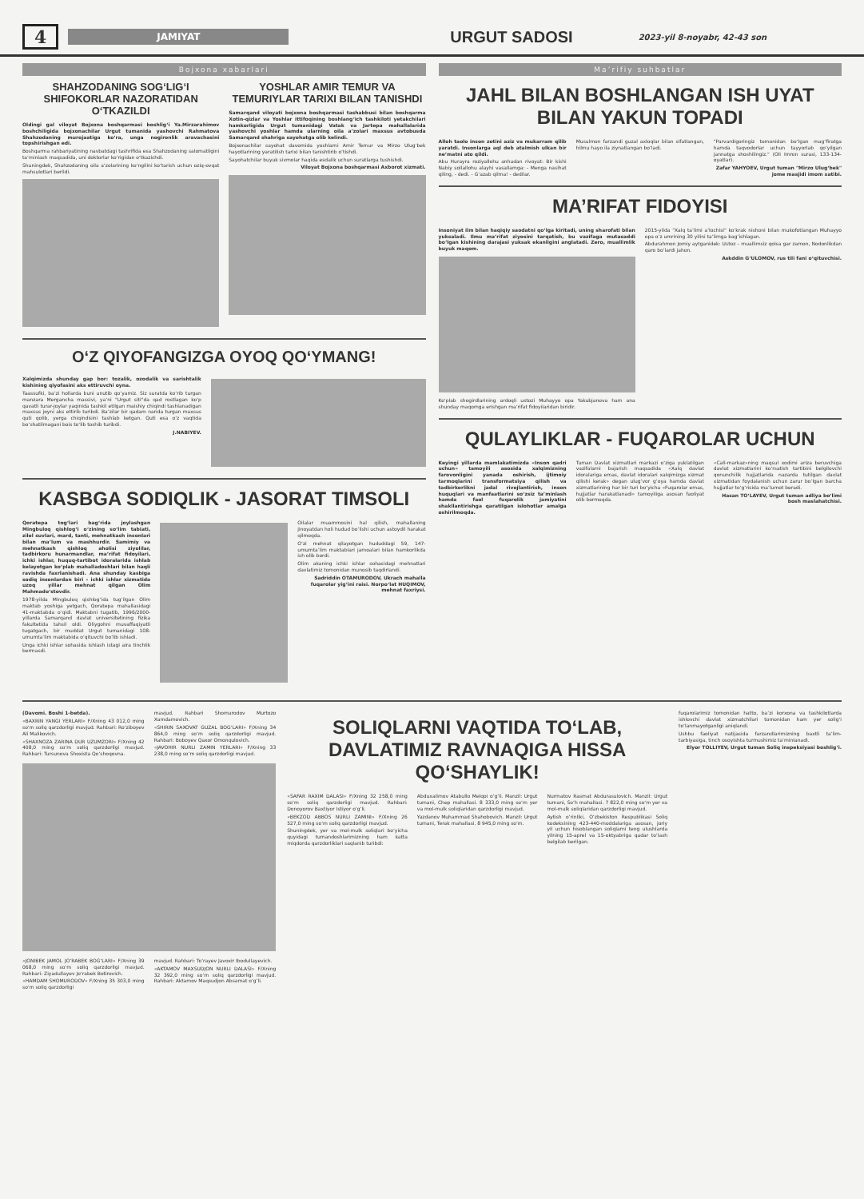4 JAMIYAT URGUT SADOSI 2023-yil 8-noyabr, 42-43 son
Bojxona xabarlari
SHAHZODANING SOG‘LIG‘I SHIFOKORLAR NAZORATIDAN O‘TKAZILDI
Oldingi gal viloyat Bojxona boshqarmasi boshlig‘i Ya.Mirzarahimov boshchiligida bojxonachilar Urgut tumanida yashovchi Rahmatova Shahzodaning murojaatiga ko‘ra, unga nogironlik aravachasini topshirishgan edi.
Boshqarma rahbariyatining navbatdagi tashrifida esa Shahzodaning salomatligini ta’minlash maqsadida, uni doktorlar ko‘rigidan o‘tkazishdi.
Shuningdek, Shahzodaning oila a’zolarining ko‘ngilini ko‘tarish uchun oziq-ovqat mahsulotlari berildi.
YOSHLAR AMIR TEMUR VA TEMURIYLAR TARIXI BILAN TANISHDI
Samarqand viloyati bojxona boshqarmasi tashabbusi bilan boshqarma Xotin-qizlar va Yoshlar ittifoqining boshlang‘ich tashkiloti yetakchilari hamkorligida Urgut tumanidagi Vatak va Jartepa mahallalarida yashovchi yoshlar hamda ularning oila a’zolari maxsus avtobusda Samarqand shahriga sayohatga olib kelindi.
Bojxonachilar sayohat davomida yoshlarni Amir Temur va Mirzo Ulug‘bek hayotlarining yaratilish tarixi bilan tanishtirib o‘tishdi.
Sayohatchilar buyuk sivmolar haqida esdalik uchun suratlarga tushishdi.
Viloyat Bojxona boshqarmasi Axborot xizmati.
O‘Z QIYOFANGIZGA OYOQ QO‘YMANG!
Xalqimizda shunday gap bor: tozalik, ozodalik va sarishtalik kishining qiyofasini aks ettiruvchi oyna.
Taassufki, ba’zi hollarda buni unutib qo‘yamiz. Siz suratda ko‘rib turgan manzara Merganchа massivi, ya’ni "Urgut siti"da qad rostlagan ko‘p qavatli turar-joylar yaqinida tashkil etilgan maishiy chiqindi tashlanadigan maxsus joyni aks ettirib turibdi. Ba’zilar bir qadam narida turgan maxsus quti qolib, yerga chiqindisini tashlab ketgan. Quti esa o‘z vaqtida bo‘shatilmagani bois to‘lib toshib turibdi.
J.NABIYEV.
KASBGA SODIQLIK - JASORAT TIMSOLI
Qoratepa tog‘lari bag‘rida joylashgan Mingbuloq qishlog‘i o‘zining so‘lim tabiati, zilol suvlari, mard, tanti, mehnatkash insonlari bilan ma’lum va mashhurdir. Samimiy va mehnatkash qishloq aholisi ziyolilar, tadbirkoru hunarmandlar, ma’rifat fidoyilari, ichki ishlar, huquq-tartibot idoralarida ishlab kelayotgan ko‘plab mahalladoshlari bilan haqli ravishda faxrlanishadi. Ana shunday kasbiga sodiq insonlardan biri - ichki ishlar xizmatida uzoq yillar mehnat qilgan Olim Mahmado‘stovdir.
1978-yilda Mingbuloq qishlog‘ida tug‘ilgan Olim maktab yoshiga yetgach, Qoratepa mahallasidagi 41-maktabda o‘qidi. Maktabni tugatib, 1996/2000-yillarda Samarqand davlat universitetining fizika fakultetida tahsil oldi. Oliygohni muvaffaqiyatli tugatgach, bir muddat Urgut tumanidagi 108-umumta’lim maktabida o‘qituvchi bo‘lib ishladi.
Unga ichki ishlar sohasida ishlash istagi aira tinchlik bermasdi.
Oilalar muammosini hal qilish, mahallaning jinoyatdan holi hudud bo‘lishi uchun astoydil harakat qilmoqda.
O‘zi mehnat qilayotgan hududdagi 59, 147-umumta’lim maktablari jamoalari bilan hamkorlikda ish olib bordi.
Olim akaning ichki ishlar sohasidagi mehnatlari davlatimiz tomonidan munosib taqdirlandi.
Sadriddin OTAMURODOV, Ukrach mahalla fuqarolar yig‘ini raisi. Norpo‘lat HUQIMOV, mehnat faxriysi.
Ma’rifiy suhbatlar
JAHL BILAN BOSHLANGAN ISH UYAT BILAN YAKUN TOPADI
Alloh taolo inson zotini aziz va mukarram qilib yaratdi. Insonlarga aql deb atalmish ulkan bir ne’matni ato qildi.
Abu Hurayra roziyallohu anhudan rivoyat: Bir kishi Nabiy sollallohu alayhi vasallamga: - Menga nasihat qiling, - dedi. - G‘azab qilma! - dedilar.
Musulmon farzandi guzal axloqlar bilan sifatlangan, hilmu hayo ila ziynatlangan bo‘ladi.
"Parvardigoringiz tomonidan bo‘lgan mag‘firatga hamda taqvodorlar uchun tayyorlab qo‘yilgan jannatga shoshilingiz." (Oli Imron surasi, 133-134-oyatlar).
Zafar YAHYOEV, Urgut tuman "Mirzo Ulug‘bek" jome masjidi imom xatibi.
MA’RIFAT FIDOYISI
Insoniyat ilm bilan haqiqiy saodatni qo‘lga kiritadi, uning sharofati bilan yuksaladi. Ilmu ma’rifat ziyosini tarqatish, bu vazifaga mutasaddi bo‘lgan kishining darajasi yuksak ekanligini anglatadi. Zero, muallimlik buyuk maqom.
Ko‘plab shogirdlarining ardoqli ustozi Muhayyo opa Yakubjanova ham ana shunday maqomga erishgan ma’rifat fidoyilaridan biridir.
2015-yilda "Xalq ta’limi a’lochisi" ko‘krak nishoni bilan mukofotlangan Muhayyo opa o‘z umrining 30 yilini ta’limga bag‘ishlagan.
Abdurahmon Jomiy aytganidek: Ustoz – muallimsiz qolsa gar zamon, Nodonlikdan qaro bo‘lardi jahon.
Askddin G‘ULOMOV, rus tili fani o‘qituvchisi.
QULAYLIKLAR - FUQAROLAR UCHUN
Keyingi yillarda mamlakatimizda «Inson qadri uchun» tamoyili asosida xalqimizning farovonligini yanada oshirish, ijtimoiy tarmoqlarini transformatsiya qilish va tadbirkorlikni jadal rivojlantirish, inson huquqlari va manfaatlarini so‘zsiz ta’minlash hamda faol fuqarolik jamiyatini shakllantirishga qaratilgan islohotlar amalga oshirilmoqda.
Tuman Davlat xizmatlari markazi o‘ziga yuklatilgan vazifalarni bajarish maqsadida «Xalq davlat idoralariga emas, davlat idoralari xalqimizga xizmat qilishi kerak» degan ulug‘vor g‘oya hamda davlat xizmatlarining har bir turi bo‘yicha «Fuqarolar emas, hujjatlar harakatlanadi» tamoyiliga asosan faoliyat olib bormoqda.
«Call-markaz»ning maqsul xodimi ariza beruvchiga davlat xizmatlarini ko‘rsatish tartibini belgilovchi qonunchilik hujjatlarida nazarda tutilgan davlat xizmatidan foydalanish uchun zarur bo‘lgan barcha hujjatlar to‘g‘risida ma’lumot beradi.
Hasan TO‘LAYEV, Urgut tuman adliya bo‘limi bosh maslahatchisi.
(Davomi. Boshi 1-betda).
«BAXRIN YANGI YERLARI» F/Xning 43 012,0 ming so‘m soliq qarzdorligi mavjud. Rahbari: Ro‘ziboyev Ali Malikovich.
«SHAXNOZA ZARINA DUR UZUMZORI» F/Xning 42 408,0 ming so‘m soliq qarzdorligi mavjud. Rahbari: Tursunova Shoxista Qo‘shoqovna.
mavjud. Rahbari Shomurodov Murtozo Xamdamovich.
«SHIRIN SAXOVAT GUZAL BOG‘LARI» F/Xning 34 864,0 ming so‘m soliq qarzdorligi mavjud. Rahbari: Boboyev Qaxor Omonqulovich.
«JAVOHIR NURLI ZAMIN YERLARI» F/Xning 33 238,0 ming so‘m soliq qarzdorligi mavjud.
«JONIBEK JAMOL JO‘RABEK BOG‘LARI» F/Xning 39 068,0 ming so‘m soliq qarzdorligi mavjud. Rahbari: Ziyadullayev Jo‘rabek Botirovich.
«HAMDAM SHOMURODOV» F/Xning 35 303,0 ming so‘m soliq qarzdorligi
mavjud. Rahbari: To‘rayev Javoxir Ibodullayevich.
«AKTAMOV MAXSUDJON NURLI DALASI» F/Xning 32 392,0 ming so‘m soliq qarzdorligi mavjud. Rahbari: Aktamov Maqsudjon Absamat o‘g‘li.
SOLIQLARNI VAQTIDA TO‘LAB, DAVLATIMIZ RAVNAQIGA HISSA QO‘SHAYLIK!
«SAFAR RAXIM DALASI» F/Xning 32 258,0 ming so‘m soliq qarzdorligi mavjud. Rahbari: Donoyorov Baxtiyor Istiyor o‘g‘li.
«BEKZOD ABBOS NURLI ZAMINI» F/Xning 26 527,0 ming so‘m soliq qarzdorligi mavjud.
Shuningdek, yer va mol-mulk soliqlari bo‘yicha quyidagi tumandoshlarimizning ham katta miqdorda qarzdorliklari saqlanib turibdi:
Abduxalimov Atabullo Melqoi o‘g‘li. Manzil: Urgut tumani, Chep mahallasi. 8 333,0 ming so‘m yer va mol-mulk soliqlaridan qarzdorligi mavjud.
Yazdanov Muhammad Shahobovich. Manzil: Urgut tumani, Terak mahallasi. 8 945,0 ming so‘m.
Nurmatov Rasmat Abdurasulovich. Manzil: Urgut tumani, So‘h mahallasi. 7 822,0 ming so‘m yer va mol-mulk soliqlaridan qarzdorligi mavjud.
Aytish o‘rinliki, O‘zbekiston Respublikasi Soliq kodeksining 423-440-moddalariga asosan, joriy yil uchun hisoblangan soliqlarni teng ulushlarda yilning 15-aprel va 15-oktyabriga qadar to‘lash belgilab berilgan.
fuqarolarimiz tomonidan hatto, ba’zi korxona va tashkilotlarda ishlovchi davlat xizmatchilari tomonidan ham yer solig‘i to‘lanmayotganligi aniqlandi.
Ushbu faoliyat natijasida farzandlarimizning baxtli ta’lim-tarbiyasiga, tinch osoyishta turmushimiz ta’minlanadi.
Elyor TOLLIYEV, Urgut tuman Soliq inspeksiyasi boshlig‘i.